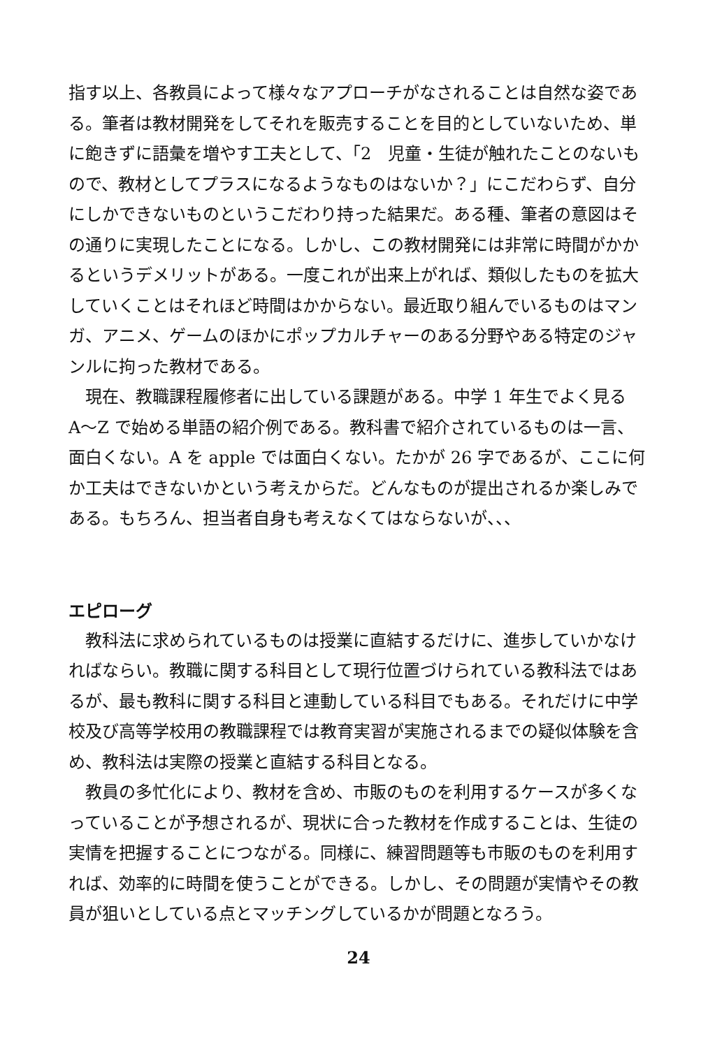指す以上、各教員によって様々なアプローチがなされることは自然な姿である。筆者は教材開発をしてそれを販売することを目的としていないため、単に飽きずに語彙を増やす工夫として、「2　児童・生徒が触れたことのないもので、教材としてプラスになるようなものはないか？」にこだわらず、自分にしかできないものというこだわり持った結果だ。ある種、筆者の意図はその通りに実現したことになる。しかし、この教材開発には非常に時間がかかるというデメリットがある。一度これが出来上がれば、類似したものを拡大していくことはそれほど時間はかからない。最近取り組んでいるものはマンガ、アニメ、ゲームのほかにポップカルチャーのある分野やある特定のジャンルに拘った教材である。
現在、教職課程履修者に出している課題がある。中学 1 年生でよく見る A〜Z で始める単語の紹介例である。教科書で紹介されているものは一言、面白くない。A を apple では面白くない。たかが 26 字であるが、ここに何か工夫はできないかという考えからだ。どんなものが提出されるか楽しみである。もちろん、担当者自身も考えなくてはならないが、、、
エピローグ
教科法に求められているものは授業に直結するだけに、進歩していかなければならい。教職に関する科目として現行位置づけられている教科法ではあるが、最も教科に関する科目と連動している科目でもある。それだけに中学校及び高等学校用の教職課程では教育実習が実施されるまでの疑似体験を含め、教科法は実際の授業と直結する科目となる。
教員の多忙化により、教材を含め、市販のものを利用するケースが多くなっていることが予想されるが、現状に合った教材を作成することは、生徒の実情を把握することにつながる。同様に、練習問題等も市販のものを利用すれば、効率的に時間を使うことができる。しかし、その問題が実情やその教員が狙いとしている点とマッチングしているかが問題となろう。
24